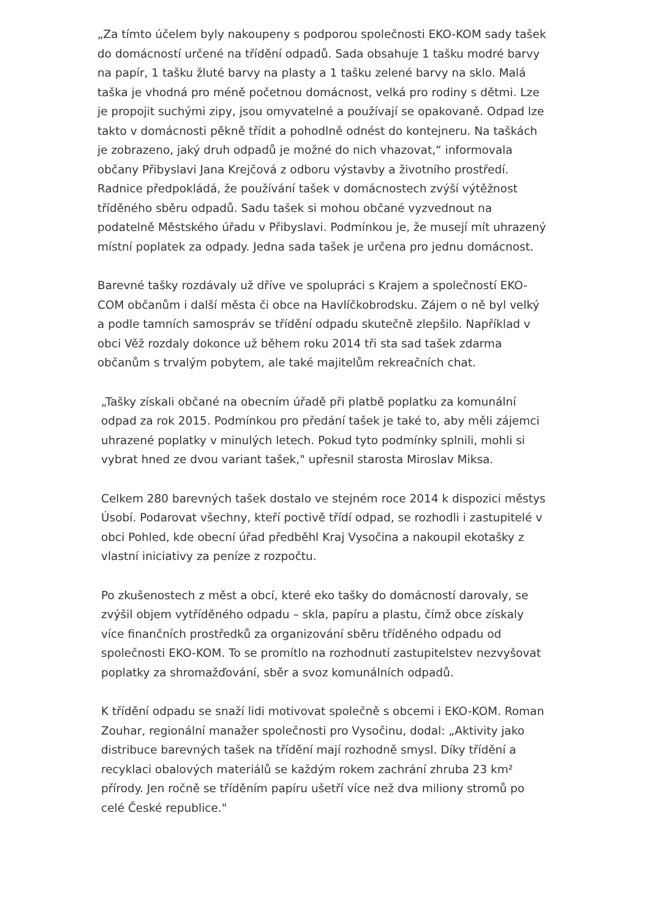„Za tímto účelem byly nakoupeny s podporou společnosti EKO-KOM sady tašek do domácností určené na třídění odpadů. Sada obsahuje 1 tašku modré barvy na papír, 1 tašku žluté barvy na plasty a 1 tašku zelené barvy na sklo. Malá taška je vhodná pro méně početnou domácnost, velká pro rodiny s dětmi. Lze je propojit suchými zipy, jsou omyvatelné a používají se opakovaně. Odpad lze takto v domácnosti pěkně třídit a pohodlně odnést do kontejneru. Na taškách je zobrazeno, jaký druh odpadů je možné do nich vhazovat,“ informovala občany Přibyslavi Jana Krejčová z odboru výstavby a životního prostředí. Radnice předpokládá, že používání tašek v domácnostech zvýší výtěžnost tříděného sběru odpadů. Sadu tašek si mohou občané vyzvednout na podatelně Městského úřadu v Přibyslavi. Podmínkou je, že musejí mít uhrazený místní poplatek za odpady. Jedna sada tašek je určena pro jednu domácnost.
Barevné tašky rozdávaly už dříve ve spolupráci s Krajem a společností EKO-COM občanům i další města či obce na Havlíčkobrodsku. Zájem o ně byl velký a podle tamních samospráv se třídění odpadu skutečně zlepšilo. Například v obci Věž rozdaly dokonce už během roku 2014 tři sta sad tašek zdarma občanům s trvalým pobytem, ale také majitelům rekreačních chat.
„Tašky získali občané na obecním úřadě při platbě poplatku za komunální odpad za rok 2015. Podmínkou pro předání tašek je také to, aby měli zájemci uhrazené poplatky v minulých letech. Pokud tyto podmínky splnili, mohli si vybrat hned ze dvou variant tašek," upřesnil starosta Miroslav Miksa.
Celkem 280 barevných tašek dostalo ve stejném roce 2014 k dispozici městys Úsobí. Podarovat všechny, kteří poctivě třídí odpad, se rozhodli i zastupitelé v obci Pohled, kde obecní úřad předběhl Kraj Vysočina a nakoupil ekotašky z vlastní iniciativy za peníze z rozpočtu.
Po zkušenostech z měst a obcí, které eko tašky do domácností darovaly, se zvýšil objem vytříděného odpadu – skla, papíru a plastu, čímž obce získaly více finančních prostředků za organizování sběru tříděného odpadu od společnosti EKO-KOM. To se promítlo na rozhodnutí zastupitelstev nezvyšovat poplatky za shromažďování, sběr a svoz komunálních odpadů.
K třídění odpadu se snaží lidi motivovat společně s obcemi i EKO-KOM. Roman Zouhar, regionální manažer společnosti pro Vysočinu, dodal: „Aktivity jako distribuce barevných tašek na třídění mají rozhodně smysl. Díky třídění a recyklaci obalových materiálů se každým rokem zachrání zhruba 23 km² přírody. Jen ročně se tříděním papíru ušetří více než dva miliony stromů po celé České republice."